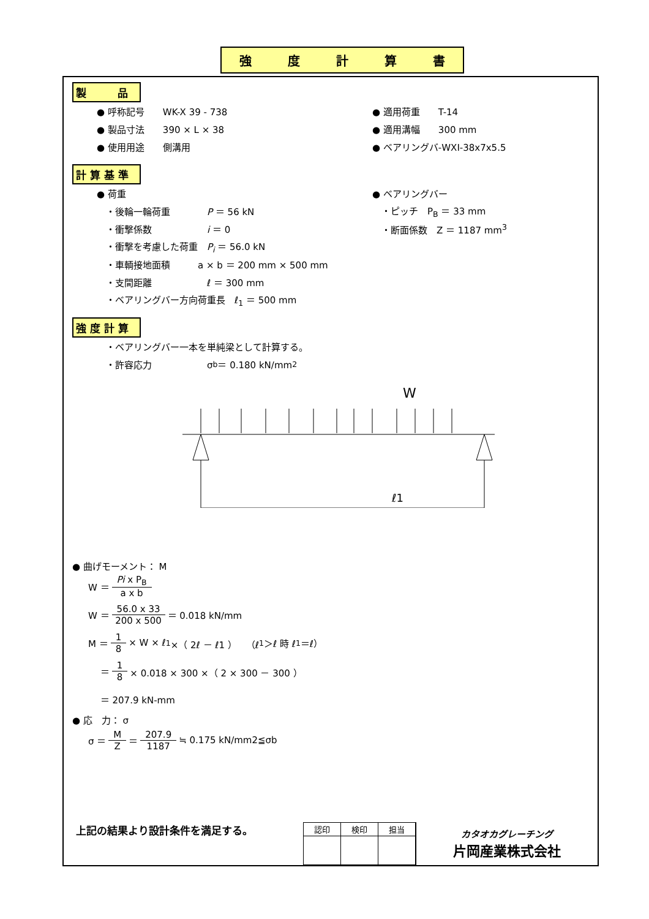強度計算書
製　　　品
● 呼称記号　　WK-X 39 - 738 ● 適用荷重　　T-14
● 製品寸法　　390 × L × 38 ● 適用溝幅　　300 mm
● 使用用途　　側溝用 ● ベアリングバ-WXI-38x7x5.5
計 算 基 準
● 荷重 ● ベアリングバー
　・後輪一輪荷重　　　　P ＝ 56 kN 　・ピッチ　P<sub>B</sub> ＝ 33 mm
　・衝撃係数　　　　　　i ＝ 0 　・断面係数　Z ＝ 1187 mm<sup>3</sup>
　・衝撃を考慮した荷重　P<sub>i</sub> ＝ 56.0 kN
　・車輌接地面積　　　a × b ＝ 200 mm × 500 mm
　・支間距離　　　　　　ℓ ＝ 300 mm
　・ベアリングバー方向荷重長　ℓ<sub>1</sub> ＝ 500 mm
強 度 計 算
　・ベアリングバー一本を単純梁として計算する。
　・許容応力　　　　　　σ<sub>b</sub> ＝ 0.180 kN/mm<sup>2</sup>
W
ℓ1
● 曲げモーメント： M
W ＝ Pi x P<sub>B</sub> a x b
W ＝ 56.0 x 33 200 x 500 ＝ 0.018 kN/mm
M ＝ 1 8 × W × ℓ<sub>1</sub> ×（ 2ℓ － ℓ1 ）　（ℓ<sub>1</sub>＞ℓ 時 ℓ<sub>1</sub>＝ℓ）
　 ＝ 1 8 × 0.018 × 300 ×（ 2 × 300 － 300 ）
　 ＝ 207.9 kN-mm
● 応　力： σ
σ ＝ M Z ＝ 207.9 1187 ≒ 0.175 kN/mm2≦σb
上記の結果より設計条件を満足する。
| 認印 | 検印 | 担当 |
カタオカグレーチング
片岡産業株式会社